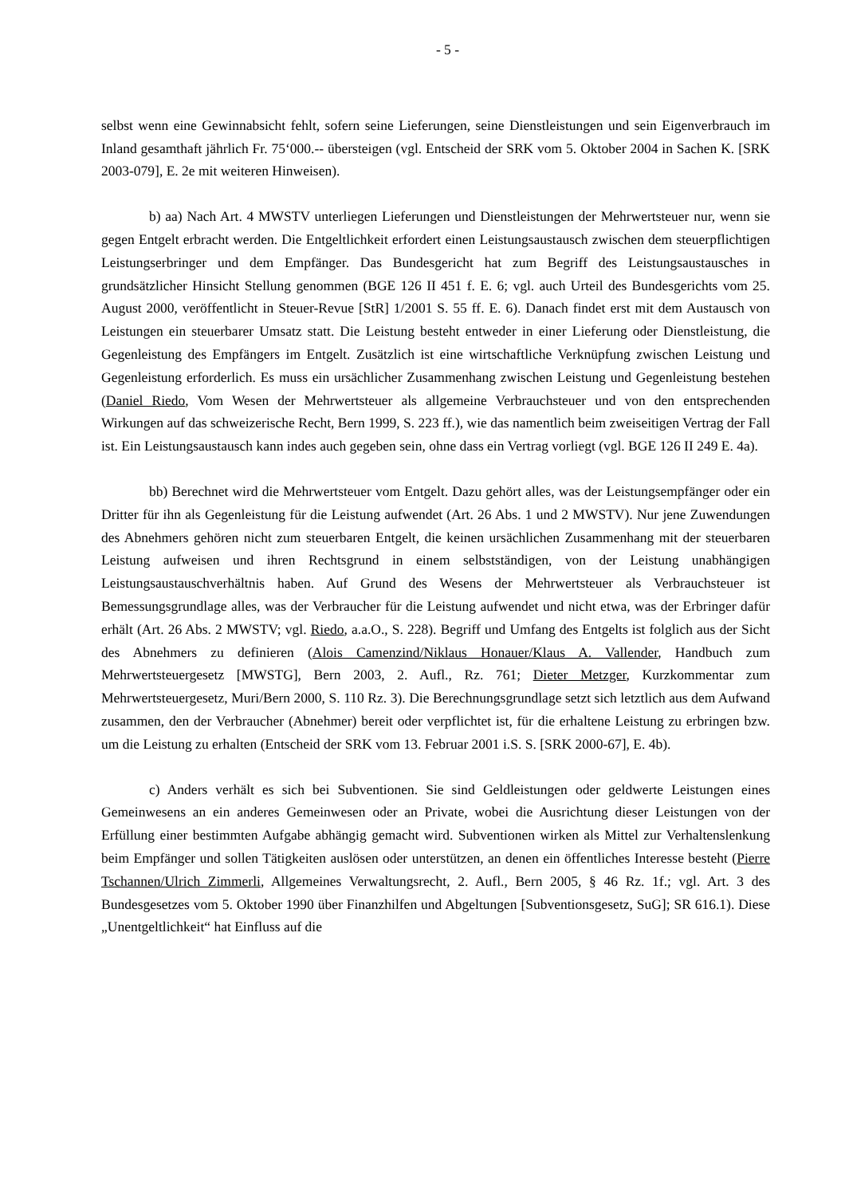- 5 -
selbst wenn eine Gewinnabsicht fehlt, sofern seine Lieferungen, seine Dienstleistungen und sein Eigenverbrauch im Inland gesamthaft jährlich Fr. 75‘000.-- übersteigen (vgl. Entscheid der SRK vom 5. Oktober 2004 in Sachen K. [SRK 2003-079], E. 2e mit weiteren Hinweisen).
b) aa) Nach Art. 4 MWSTV unterliegen Lieferungen und Dienstleistungen der Mehrwertsteuer nur, wenn sie gegen Entgelt erbracht werden. Die Entgeltlichkeit erfordert einen Leistungsaustausch zwischen dem steuerpflichtigen Leistungserbringer und dem Empfänger. Das Bundesgericht hat zum Begriff des Leistungsaustausches in grundsätzlicher Hinsicht Stellung genommen (BGE 126 II 451 f. E. 6; vgl. auch Urteil des Bundesgerichts vom 25. August 2000, veröffentlicht in Steuer-Revue [StR] 1/2001 S. 55 ff. E. 6). Danach findet erst mit dem Austausch von Leistungen ein steuerbarer Umsatz statt. Die Leistung besteht entweder in einer Lieferung oder Dienstleistung, die Gegenleistung des Empfängers im Entgelt. Zusätzlich ist eine wirtschaftliche Verknüpfung zwischen Leistung und Gegenleistung erforderlich. Es muss ein ursächlicher Zusammenhang zwischen Leistung und Gegenleistung bestehen (Daniel Riedo, Vom Wesen der Mehrwertsteuer als allgemeine Verbrauchsteuer und von den entsprechenden Wirkungen auf das schweizerische Recht, Bern 1999, S. 223 ff.), wie das namentlich beim zweiseitigen Vertrag der Fall ist. Ein Leistungsaustausch kann indes auch gegeben sein, ohne dass ein Vertrag vorliegt (vgl. BGE 126 II 249 E. 4a).
bb) Berechnet wird die Mehrwertsteuer vom Entgelt. Dazu gehört alles, was der Leistungsempfänger oder ein Dritter für ihn als Gegenleistung für die Leistung aufwendet (Art. 26 Abs. 1 und 2 MWSTV). Nur jene Zuwendungen des Abnehmers gehören nicht zum steuerbaren Entgelt, die keinen ursächlichen Zusammenhang mit der steuerbaren Leistung aufweisen und ihren Rechtsgrund in einem selbstständigen, von der Leistung unabhängigen Leistungsaustauschverhältnis haben. Auf Grund des Wesens der Mehrwertsteuer als Verbrauchsteuer ist Bemessungsgrundlage alles, was der Verbraucher für die Leistung aufwendet und nicht etwa, was der Erbringer dafür erhält (Art. 26 Abs. 2 MWSTV; vgl. Riedo, a.a.O., S. 228). Begriff und Umfang des Entgelts ist folglich aus der Sicht des Abnehmers zu definieren (Alois Camenzind/Niklaus Honauer/Klaus A. Vallender, Handbuch zum Mehrwertsteuergesetz [MWSTG], Bern 2003, 2. Aufl., Rz. 761; Dieter Metzger, Kurzkommentar zum Mehrwertsteuergesetz, Muri/Bern 2000, S. 110 Rz. 3). Die Berechnungsgrundlage setzt sich letztlich aus dem Aufwand zusammen, den der Verbraucher (Abnehmer) bereit oder verpflichtet ist, für die erhaltene Leistung zu erbringen bzw. um die Leistung zu erhalten (Entscheid der SRK vom 13. Februar 2001 i.S. S. [SRK 2000-67], E. 4b).
c) Anders verhält es sich bei Subventionen. Sie sind Geldleistungen oder geldwerte Leistungen eines Gemeinwesens an ein anderes Gemeinwesen oder an Private, wobei die Ausrichtung dieser Leistungen von der Erfüllung einer bestimmten Aufgabe abhängig gemacht wird. Subventionen wirken als Mittel zur Verhaltenslenkung beim Empfänger und sollen Tätigkeiten auslösen oder unterstützen, an denen ein öffentliches Interesse besteht (Pierre Tschannen/Ulrich Zimmerli, Allgemeines Verwaltungsrecht, 2. Aufl., Bern 2005, § 46 Rz. 1f.; vgl. Art. 3 des Bundesgesetzes vom 5. Oktober 1990 über Finanzhilfen und Abgeltungen [Subventionsgesetz, SuG]; SR 616.1). Diese „Unentgeltlichkeit“ hat Einfluss auf die